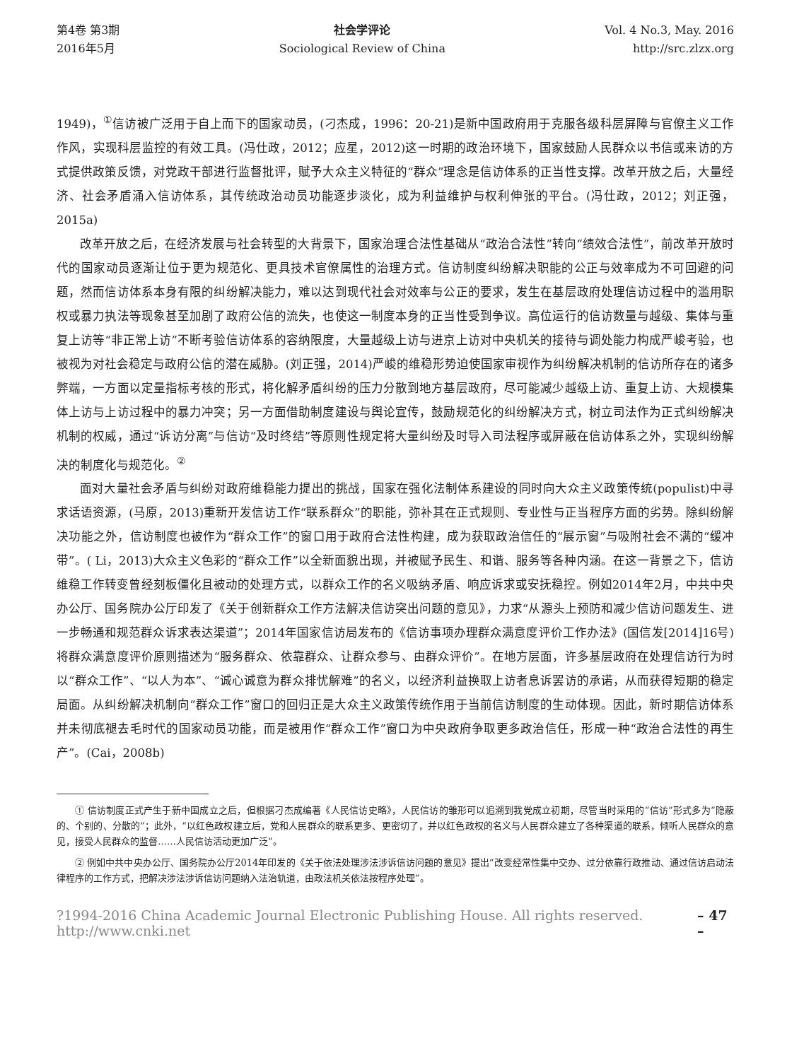第4卷 第3期
2016年5月
社会学评论
Sociological Review of China
Vol. 4 No.3, May. 2016
http://src.zlzx.org
1949)，<sup>①</sup>信访被广泛用于自上而下的国家动员，(刁杰成，1996：20-21)是新中国政府用于克服各级科层屏障与官僚主义工作作风，实现科层监控的有效工具。(冯仕政，2012；应星，2012)这一时期的政治环境下，国家鼓励人民群众以书信或来访的方式提供政策反馈，对党政干部进行监督批评，赋予大众主义特征的“群众”理念是信访体系的正当性支撑。改革开放之后，大量经济、社会矛盾涌入信访体系，其传统政治动员功能逐步淡化，成为利益维护与权利伸张的平台。(冯仕政，2012；刘正强，2015a)
改革开放之后，在经济发展与社会转型的大背景下，国家治理合法性基础从“政治合法性”转向“绩效合法性”，前改革开放时代的国家动员逐渐让位于更为规范化、更具技术官僚属性的治理方式。信访制度纠纷解决职能的公正与效率成为不可回避的问题，然而信访体系本身有限的纠纷解决能力，难以达到现代社会对效率与公正的要求，发生在基层政府处理信访过程中的滥用职权或暴力执法等现象甚至加剧了政府公信的流失，也使这一制度本身的正当性受到争议。高位运行的信访数量与越级、集体与重复上访等“非正常上访”不断考验信访体系的容纳限度，大量越级上访与进京上访对中央机关的接待与调处能力构成严峻考验，也被视为对社会稳定与政府公信的潜在威胁。(刘正强，2014)严峻的维稳形势迫使国家审视作为纠纷解决机制的信访所存在的诸多弊端，一方面以定量指标考核的形式，将化解矛盾纠纷的压力分散到地方基层政府，尽可能减少越级上访、重复上访、大规模集体上访与上访过程中的暴力冲突；另一方面借助制度建设与舆论宣传，鼓励规范化的纠纷解决方式，树立司法作为正式纠纷解决机制的权威，通过“诉访分离”与信访“及时终结”等原则性规定将大量纠纷及时导入司法程序或屏蔽在信访体系之外，实现纠纷解决的制度化与规范化。<sup>②</sup>
面对大量社会矛盾与纠纷对政府维稳能力提出的挑战，国家在强化法制体系建设的同时向大众主义政策传统(populist)中寻求话语资源，(马原，2013)重新开发信访工作“联系群众”的职能，弥补其在正式规则、专业性与正当程序方面的劣势。除纠纷解决功能之外，信访制度也被作为“群众工作”的窗口用于政府合法性构建，成为获取政治信任的“展示窗”与吸附社会不满的“缓冲带”。( Li，2013)大众主义色彩的“群众工作”以全新面貌出现，并被赋予民生、和谐、服务等各种内涵。在这一背景之下，信访维稳工作转变曾经刻板僵化且被动的处理方式，以群众工作的名义吸纳矛盾、响应诉求或安抚稳控。例如2014年2月，中共中央办公厅、国务院办公厅印发了《关于创新群众工作方法解决信访突出问题的意见》，力求“从源头上预防和减少信访问题发生、进一步畅通和规范群众诉求表达渠道”；2014年国家信访局发布的《信访事项办理群众满意度评价工作办法》(国信发[2014]16号)将群众满意度评价原则描述为“服务群众、依靠群众、让群众参与、由群众评价”。在地方层面，许多基层政府在处理信访行为时以“群众工作”、“以人为本”、“诚心诚意为群众排忧解难”的名义，以经济利益换取上访者息诉罢访的承诺，从而获得短期的稳定局面。从纠纷解决机制向“群众工作”窗口的回归正是大众主义政策传统作用于当前信访制度的生动体现。因此，新时期信访体系并未彻底褪去毛时代的国家动员功能，而是被用作“群众工作”窗口为中央政府争取更多政治信任，形成一种“政治合法性的再生产”。(Cai，2008b)
① 信访制度正式产生于新中国成立之后，但根据刁杰成编著《人民信访史略》，人民信访的雏形可以追溯到我党成立初期，尽管当时采用的“信访”形式多为“隐蔽的、个别的、分散的”；此外，“以红色政权建立后，党和人民群众的联系更多、更密切了，并以红色政权的名义与人民群众建立了各种渠道的联系，倾听人民群众的意见，接受人民群众的监督……人民信访活动更加广泛”。
② 例如中共中央办公厅、国务院办公厅2014年印发的《关于依法处理涉法涉诉信访问题的意见》提出“改变经常性集中交办、过分依靠行政推动、通过信访启动法律程序的工作方式，把解决涉法涉诉信访问题纳入法治轨道，由政法机关依法按程序处理”。
?1994-2016 China Academic Journal Electronic Publishing House. All rights reserved. http://www.cnki.net – 47 –